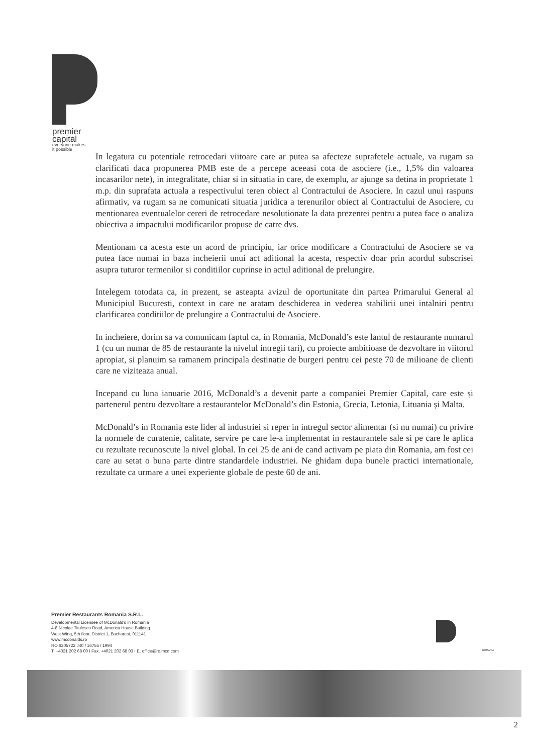premier
capital
everyone makes
it possible
In legatura cu potentiale retrocedari viitoare care ar putea sa afecteze suprafetele actuale, va rugam sa clarificati daca propunerea PMB este de a percepe aceeasi cota de asociere (i.e., 1,5% din valoarea incasarilor nete), in integralitate, chiar si in situatia in care, de exemplu, ar ajunge sa detina in proprietate 1 m.p. din suprafata actuala a respectivului teren obiect al Contractului de Asociere. In cazul unui raspuns afirmativ, va rugam sa ne comunicati situatia juridica a terenurilor obiect al Contractului de Asociere, cu mentionarea eventualelor cereri de retrocedare nesolutionate la data prezentei pentru a putea face o analiza obiectiva a impactului modificarilor propuse de catre dvs.
Mentionam ca acesta este un acord de principiu, iar orice modificare a Contractului de Asociere se va putea face numai in baza incheierii unui act aditional la acesta, respectiv doar prin acordul subscrisei asupra tuturor termenilor si conditiilor cuprinse in actul aditional de prelungire.
Intelegem totodata ca, in prezent, se asteapta avizul de oportunitate din partea Primarului General al Municipiul Bucuresti, context in care ne aratam deschiderea in vederea stabilirii unei intalniri pentru clarificarea conditiilor de prelungire a Contractului de Asociere.
In incheiere, dorim sa va comunicam faptul ca, in Romania, McDonald’s este lantul de restaurante numarul 1 (cu un numar de 85 de restaurante la nivelul intregii tari), cu proiecte ambitioase de dezvoltare in viitorul apropiat, si planuim sa ramanem principala destinatie de burgeri pentru cei peste 70 de milioane de clienti care ne viziteaza anual.
Incepand cu luna ianuarie 2016, McDonald’s a devenit parte a companiei Premier Capital, care este și partenerul pentru dezvoltare a restaurantelor McDonald’s din Estonia, Grecia, Letonia, Lituania și Malta.
McDonald’s in Romania este lider al industriei si reper in intregul sector alimentar (si nu numai) cu privire la normele de curatenie, calitate, servire pe care le-a implementat in restaurantele sale si pe care le aplica cu rezultate recunoscute la nivel global. In cei 25 de ani de cand activam pe piata din Romania, am fost cei care au setat o buna parte dintre standardele industriei. Ne ghidam dupa bunele practici internationale, rezultate ca urmare a unei experiente globale de peste 60 de ani.
Premier Restaurants Romania S.R.L.
Developmental Licensee of McDonald's in Romania
4-8 Nicolae Titulescu Road, America House Building
West Wing, 5th floor, District 1, Bucharest, 011141
www.mcdonalds.ro
RO 6205722 J40 / 16755 / 1994
T. +4021 202 68 00 I Fax. +4021 202 68 03 I E. office@ro.mcd.com
ROMANIA
2